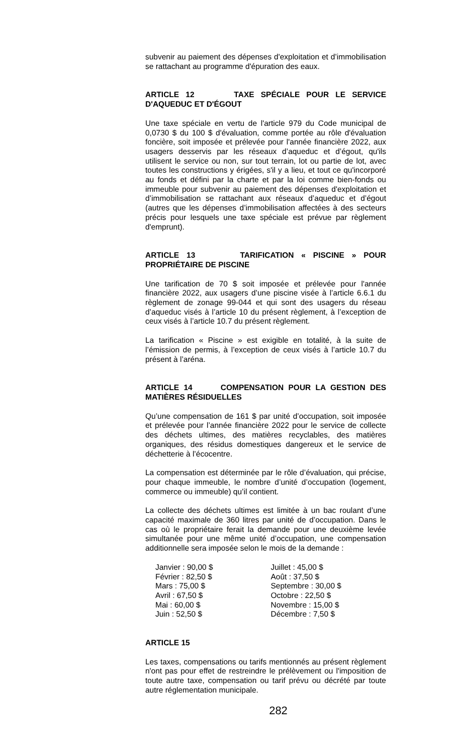subvenir au paiement des dépenses d'exploitation et d’immobilisation se rattachant au programme d'épuration des eaux.
ARTICLE 12 TAXE SPÉCIALE POUR LE SERVICE D'AQUEDUC ET D'ÉGOUT
Une taxe spéciale en vertu de l'article 979 du Code municipal de 0,0730 $ du 100 $ d'évaluation, comme portée au rôle d'évaluation foncière, soit imposée et prélevée pour l'année financière 2022, aux usagers desservis par les réseaux d’aqueduc et d’égout, qu'ils utilisent le service ou non, sur tout terrain, lot ou partie de lot, avec toutes les constructions y érigées, s'il y a lieu, et tout ce qu'incorporé au fonds et défini par la charte et par la loi comme bien-fonds ou immeuble pour subvenir au paiement des dépenses d'exploitation et d’immobilisation se rattachant aux réseaux d’aqueduc et d’égout (autres que les dépenses d’immobilisation affectées à des secteurs précis pour lesquels une taxe spéciale est prévue par règlement d'emprunt).
ARTICLE 13 TARIFICATION « PISCINE » POUR PROPRIÉTAIRE DE PISCINE
Une tarification de 70 $ soit imposée et prélevée pour l'année financière 2022, aux usagers d’une piscine visée à l’article 6.6.1 du règlement de zonage 99-044 et qui sont des usagers du réseau d’aqueduc visés à l’article 10 du présent règlement, à l’exception de ceux visés à l’article 10.7 du présent règlement.
La tarification « Piscine » est exigible en totalité, à la suite de l’émission de permis, à l’exception de ceux visés à l’article 10.7 du présent à l’aréna.
ARTICLE 14 COMPENSATION POUR LA GESTION DES MATIÈRES RÉSIDUELLES
Qu’une compensation de 161 $ par unité d’occupation, soit imposée et prélevée pour l’année financière 2022 pour le service de collecte des déchets ultimes, des matières recyclables, des matières organiques, des résidus domestiques dangereux et le service de déchetterie à l’écocentre.
La compensation est déterminée par le rôle d’évaluation, qui précise, pour chaque immeuble, le nombre d’unité d’occupation (logement, commerce ou immeuble) qu’il contient.
La collecte des déchets ultimes est limitée à un bac roulant d’une capacité maximale de 360 litres par unité de d’occupation. Dans le cas où le propriétaire ferait la demande pour une deuxième levée simultanée pour une même unité d’occupation, une compensation additionnelle sera imposée selon le mois de la demande :
Janvier : 90,00 $
Février : 82,50 $
Mars : 75,00 $
Avril : 67,50 $
Mai : 60,00 $
Juin : 52,50 $
Juillet : 45,00 $
Août : 37,50 $
Septembre : 30,00 $
Octobre : 22,50 $
Novembre : 15,00 $
Décembre : 7,50 $
ARTICLE 15
Les taxes, compensations ou tarifs mentionnés au présent règlement n'ont pas pour effet de restreindre le prélèvement ou l'imposition de toute autre taxe, compensation ou tarif prévu ou décrété par toute autre réglementation municipale.
282